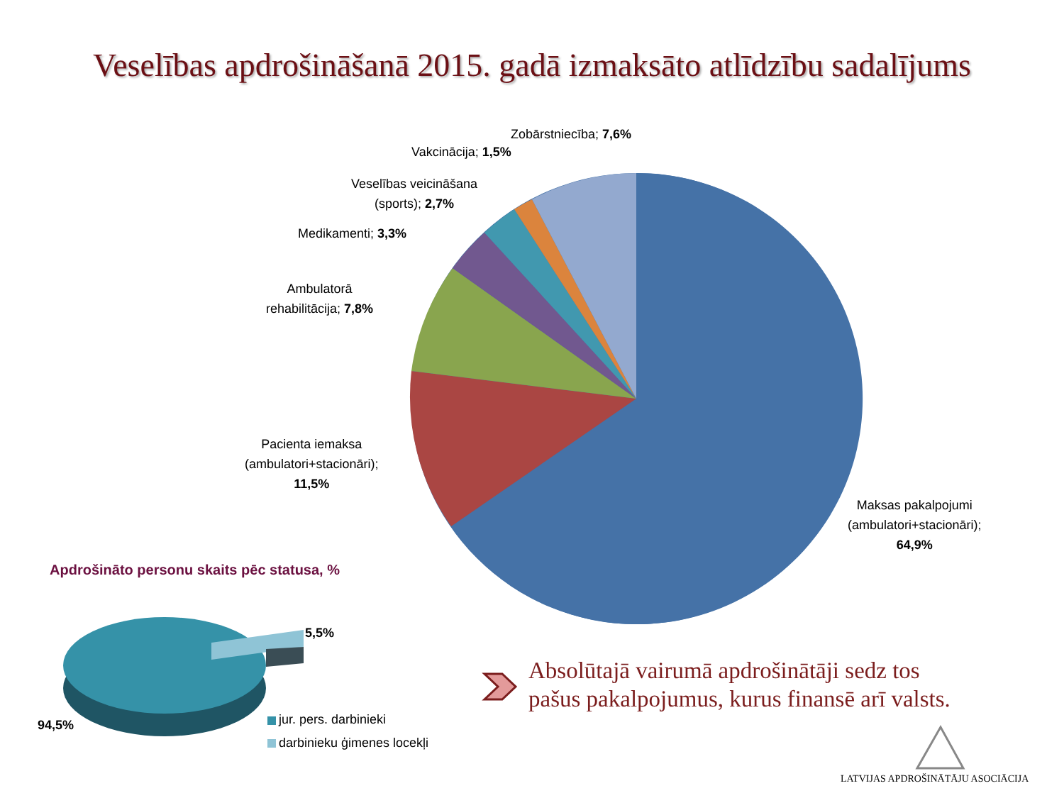Veselības apdrošināšanā 2015. gadā izmaksāto atlīdzību sadalījums
Zobārstniecība; 7,6%
Vakcinācija; 1,5%
Veselības veicināšana
(sports); 2,7%
Medikamenti; 3,3%
Ambulatorā
rehabilitācija; 7,8%
Pacienta iemaksa
(ambulatori+stacionāri);
11,5%
Maksas pakalpojumi
(ambulatori+stacionāri);
64,9%
Apdrošināto personu skaits pēc statusa, %
5,5%
94,5% jur. pers. darbinieki
darbinieku ģimenes locekļi
Absolūtajā vairumā apdrošinātāji sedz tos
pašus pakalpojumus, kurus finansē arī valsts.
LATVIJAS APDROŠINĀTĀJU ASOCIĀCIJA